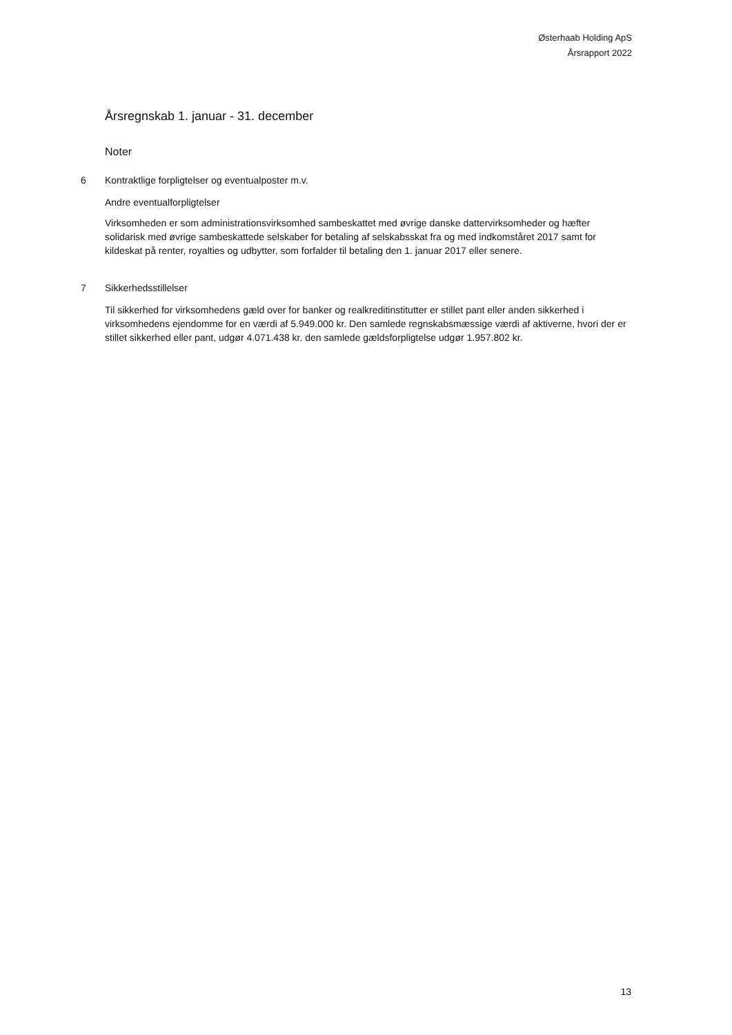Østerhaab Holding ApS
Årsrapport 2022
Årsregnskab 1. januar - 31. december
Noter
6 Kontraktlige forpligtelser og eventualposter m.v.
Andre eventualforpligtelser
Virksomheden er som administrationsvirksomhed sambeskattet med øvrige danske dattervirksomheder og hæfter solidarisk med øvrige sambeskattede selskaber for betaling af selskabsskat fra og med indkomståret 2017 samt for kildeskat på renter, royalties og udbytter, som forfalder til betaling den 1. januar 2017 eller senere.
7 Sikkerhedsstillelser
Til sikkerhed for virksomhedens gæld over for banker og realkreditinstitutter er stillet pant eller anden sikkerhed i virksomhedens ejendomme for en værdi af 5.949.000 kr. Den samlede regnskabsmæssige værdi af aktiverne, hvori der er stillet sikkerhed eller pant, udgør 4.071.438 kr. den samlede gældsforpligtelse udgør 1.957.802 kr.
13